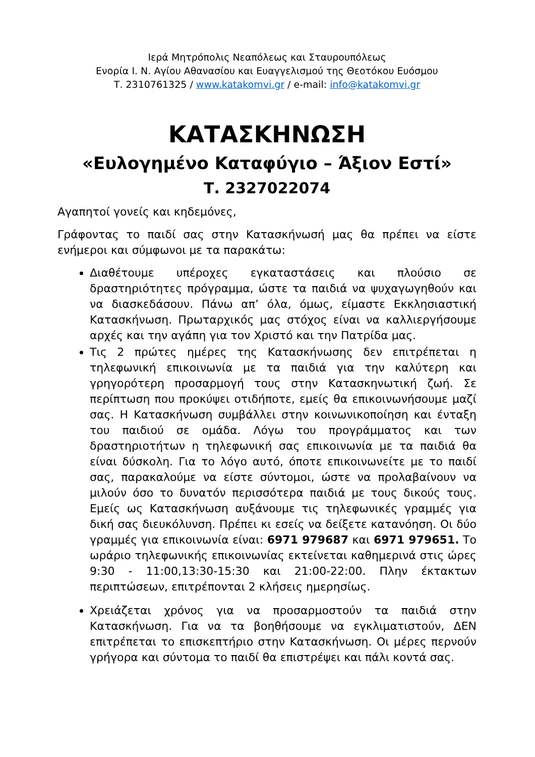Ιερά Μητρόπολις Νεαπόλεως και Σταυρουπόλεως
Ενορία Ι. Ν. Αγίου Αθανασίου και Ευαγγελισμού της Θεοτόκου Ευόσμου
Τ. 2310761325 / www.katakomvi.gr / e-mail: info@katakomvi.gr
ΚΑΤΑΣΚΗΝΩΣΗ
«Ευλογημένο Καταφύγιο – Άξιον Εστί»
Τ. 2327022074
Αγαπητοί γονείς και κηδεμόνες,
Γράφοντας το παιδί σας στην Κατασκήνωσή μας θα πρέπει να είστε ενήμεροι και σύμφωνοι με τα παρακάτω:
Διαθέτουμε υπέροχες εγκαταστάσεις και πλούσιο σε δραστηριότητες πρόγραμμα, ώστε τα παιδιά να ψυχαγωγηθούν και να διασκεδάσουν. Πάνω απ’ όλα, όμως, είμαστε Εκκλησιαστική Κατασκήνωση. Πρωταρχικός μας στόχος είναι να καλλιεργήσουμε αρχές και την αγάπη για τον Χριστό και την Πατρίδα μας.
Τις 2 πρώτες ημέρες της Κατασκήνωσης δεν επιτρέπεται η τηλεφωνική επικοινωνία με τα παιδιά για την καλύτερη και γρηγορότερη προσαρμογή τους στην Κατασκηνωτική ζωή. Σε περίπτωση που προκύψει οτιδήποτε, εμείς θα επικοινωνήσουμε μαζί σας. Η Κατασκήνωση συμβάλλει στην κοινωνικοποίηση και ένταξη του παιδιού σε ομάδα. Λόγω του προγράμματος και των δραστηριοτήτων η τηλεφωνική σας επικοινωνία με τα παιδιά θα είναι δύσκολη. Για το λόγο αυτό, όποτε επικοινωνείτε με το παιδί σας, παρακαλούμε να είστε σύντομοι, ώστε να προλαβαίνουν να μιλούν όσο το δυνατόν περισσότερα παιδιά με τους δικούς τους. Εμείς ως Κατασκήνωση αυξάνουμε τις τηλεφωνικές γραμμές για δική σας διευκόλυνση. Πρέπει κι εσείς να δείξετε κατανόηση. Οι δύο γραμμές για επικοινωνία είναι: 6971 979687 και 6971 979651. Το ωράριο τηλεφωνικής επικοινωνίας εκτείνεται καθημερινά στις ώρες 9:30 - 11:00,13:30-15:30 και 21:00-22:00. Πλην έκτακτων περιπτώσεων, επιτρέπονται 2 κλήσεις ημερησίως.
Χρειάζεται χρόνος για να προσαρμοστούν τα παιδιά στην Κατασκήνωση. Για να τα βοηθήσουμε να εγκλιματιστούν, ΔΕΝ επιτρέπεται το επισκεπτήριο στην Κατασκήνωση. Οι μέρες περνούν γρήγορα και σύντομα το παιδί θα επιστρέψει και πάλι κοντά σας.